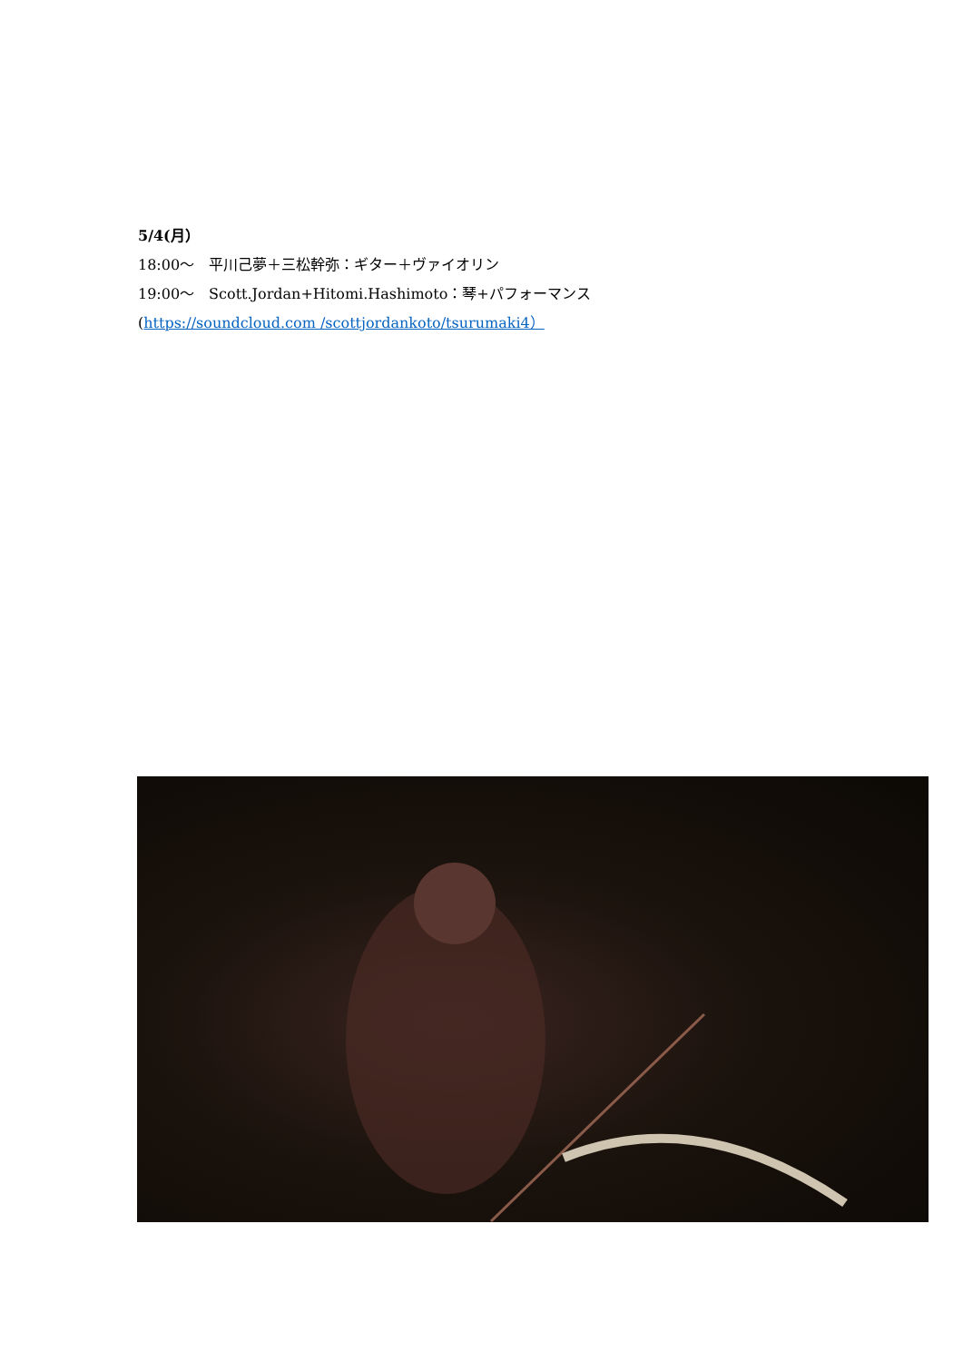5/4(月）
18:00～　平川己夢＋三松幹弥：ギター＋ヴァイオリン
19:00～　Scott.Jordan+Hitomi.Hashimoto：琴+パフォーマンス
(https://soundcloud.com /scottjordankoto/tsurumaki4）